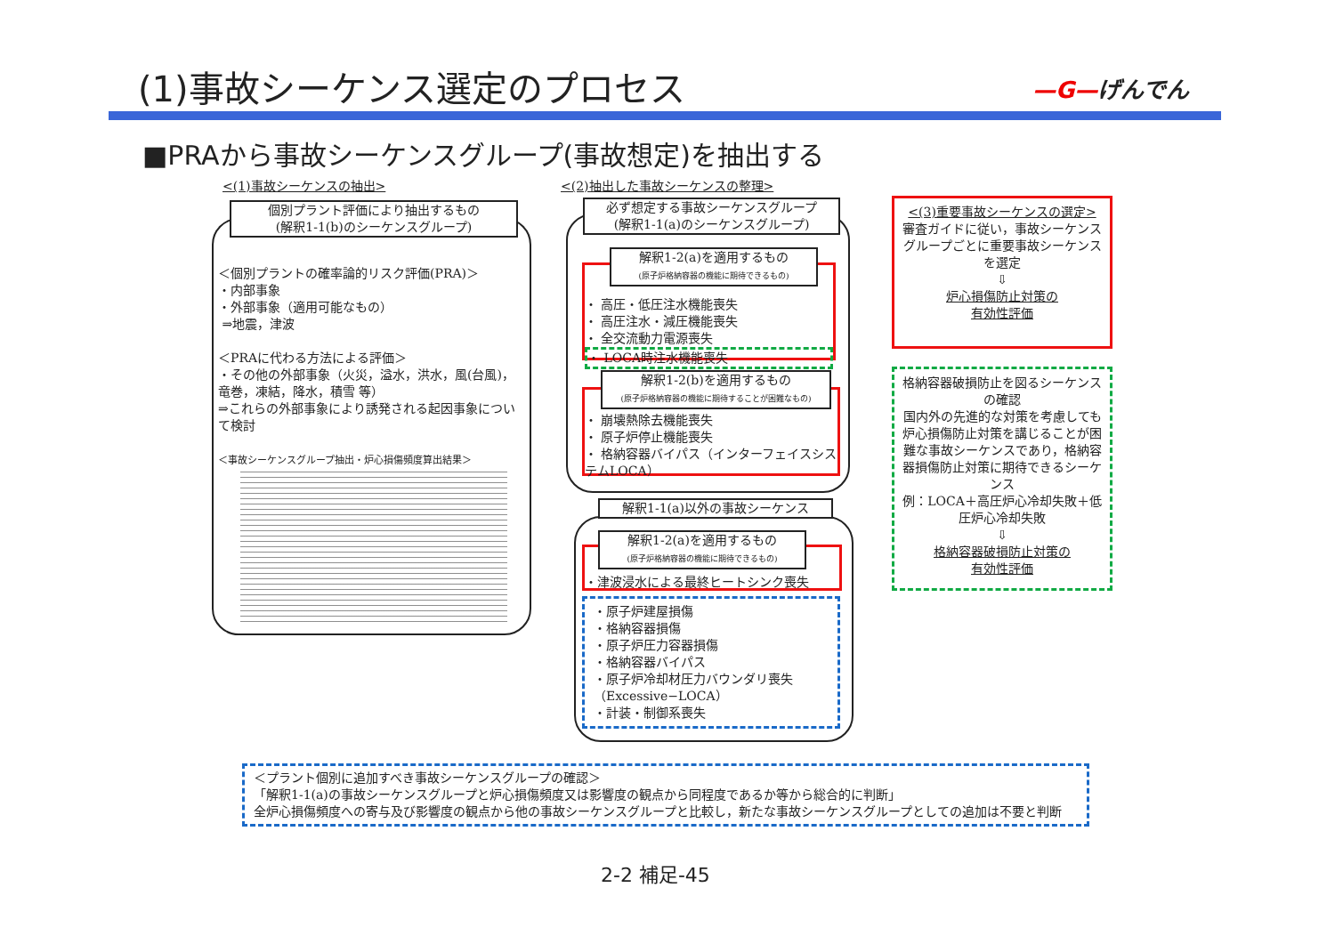(1)事故シーケンス選定のプロセス —G—げんでん
■PRAから事故シーケンスグループ(事故想定)を抽出する
<(1)事故シーケンスの抽出>
個別プラント評価により抽出するもの
(解釈1-1(b)のシーケンスグループ)
＜個別プラントの確率論的リスク評価(PRA)＞
・内部事象
・外部事象（適用可能なもの）
⇒地震，津波
＜PRAに代わる方法による評価＞
・その他の外部事象（火災，溢水，洪水，風(台風)，竜巻，凍結，降水，積雪 等）
⇒これらの外部事象により誘発される起因事象について検討
＜事故シーケンスグループ抽出・炉心損傷頻度算出結果＞
<(2)抽出した事故シーケンスの整理>
必ず想定する事故シーケンスグループ
(解釈1-1(a)のシーケンスグループ)
・ 高圧・低圧注水機能喪失
・ 高圧注水・減圧機能喪失
・ 全交流動力電源喪失
・ LOCA時注水機能喪失
解釈1-2(a)を適用するもの
(原子炉格納容器の機能に期待できるもの)
・ 崩壊熱除去機能喪失
・ 原子炉停止機能喪失
・ 格納容器バイパス（インターフェイスシステムLOCA）
解釈1-2(b)を適用するもの
(原子炉格納容器の機能に期待することが困難なもの)
解釈1-1(a)以外の事故シーケンス
・津波浸水による最終ヒートシンク喪失
解釈1-2(a)を適用するもの
(原子炉格納容器の機能に期待できるもの)
・原子炉建屋損傷
・格納容器損傷
・原子炉圧力容器損傷
・格納容器バイパス
・原子炉冷却材圧力バウンダリ喪失（Excessive−LOCA）
・計装・制御系喪失
<(3)重要事故シーケンスの選定>
審査ガイドに従い，事故シーケンスグループごとに重要事故シーケンスを選定
⇩
炉心損傷防止対策の
有効性評価
格納容器破損防止を図るシーケンスの確認
国内外の先進的な対策を考慮しても炉心損傷防止対策を講じることが困難な事故シーケンスであり，格納容器損傷防止対策に期待できるシーケンス
例：LOCA＋高圧炉心冷却失敗＋低圧炉心冷却失敗
⇩
格納容器破損防止対策の
有効性評価
＜プラント個別に追加すべき事故シーケンスグループの確認＞
「解釈1-1(a)の事故シーケンスグループと炉心損傷頻度又は影響度の観点から同程度であるか等から総合的に判断」
全炉心損傷頻度への寄与及び影響度の観点から他の事故シーケンスグループと比較し，新たな事故シーケンスグループとしての追加は不要と判断
2-2 補足-45